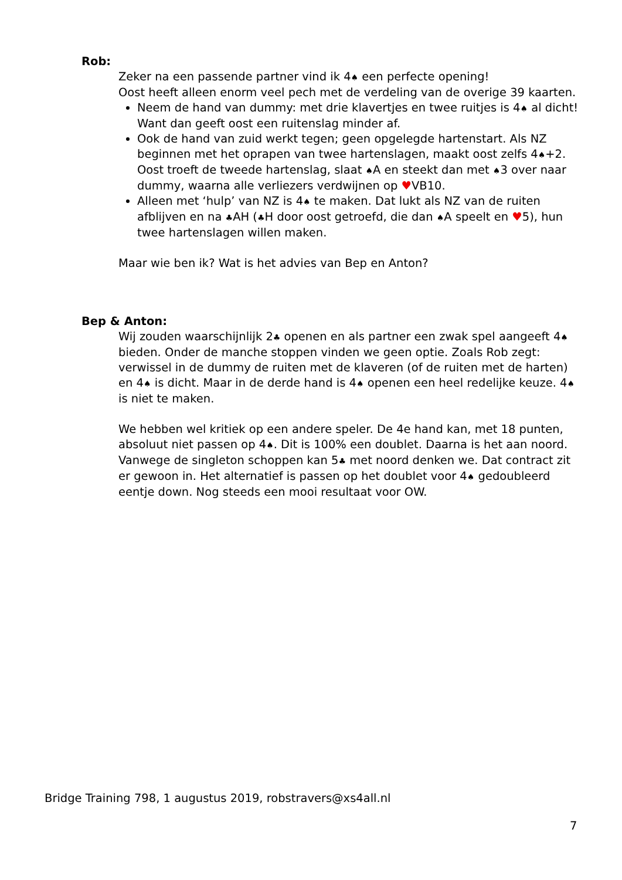Rob:
Zeker na een passende partner vind ik 4♠ een perfecte opening!
Oost heeft alleen enorm veel pech met de verdeling van de overige 39 kaarten.
Neem de hand van dummy: met drie klavertjes en twee ruitjes is 4♠ al dicht! Want dan geeft oost een ruitenslag minder af.
Ook de hand van zuid werkt tegen; geen opgelegde hartenstart. Als NZ beginnen met het oprapen van twee hartenslagen, maakt oost zelfs 4♠+2. Oost troeft de tweede hartenslag, slaat ♠A en steekt dan met ♠3 over naar dummy, waarna alle verliezers verdwijnen op ♥VB10.
Alleen met ‘hulp’ van NZ is 4♠ te maken. Dat lukt als NZ van de ruiten afblijven en na ♣AH (♣H door oost getroefd, die dan ♠A speelt en ♥5), hun twee hartenslagen willen maken.
Maar wie ben ik? Wat is het advies van Bep en Anton?
Bep & Anton:
Wij zouden waarschijnlijk 2♣ openen en als partner een zwak spel aangeeft 4♠ bieden. Onder de manche stoppen vinden we geen optie. Zoals Rob zegt: verwissel in de dummy de ruiten met de klaveren (of de ruiten met de harten) en 4♠ is dicht. Maar in de derde hand is 4♠ openen een heel redelijke keuze. 4♠ is niet te maken.
We hebben wel kritiek op een andere speler. De 4e hand kan, met 18 punten, absoluut niet passen op 4♠. Dit is 100% een doublet. Daarna is het aan noord. Vanwege de singleton schoppen kan 5♣ met noord denken we. Dat contract zit er gewoon in. Het alternatief is passen op het doublet voor 4♠ gedoubleerd eentje down. Nog steeds een mooi resultaat voor OW.
Bridge Training 798, 1 augustus 2019, robstravers@xs4all.nl
7